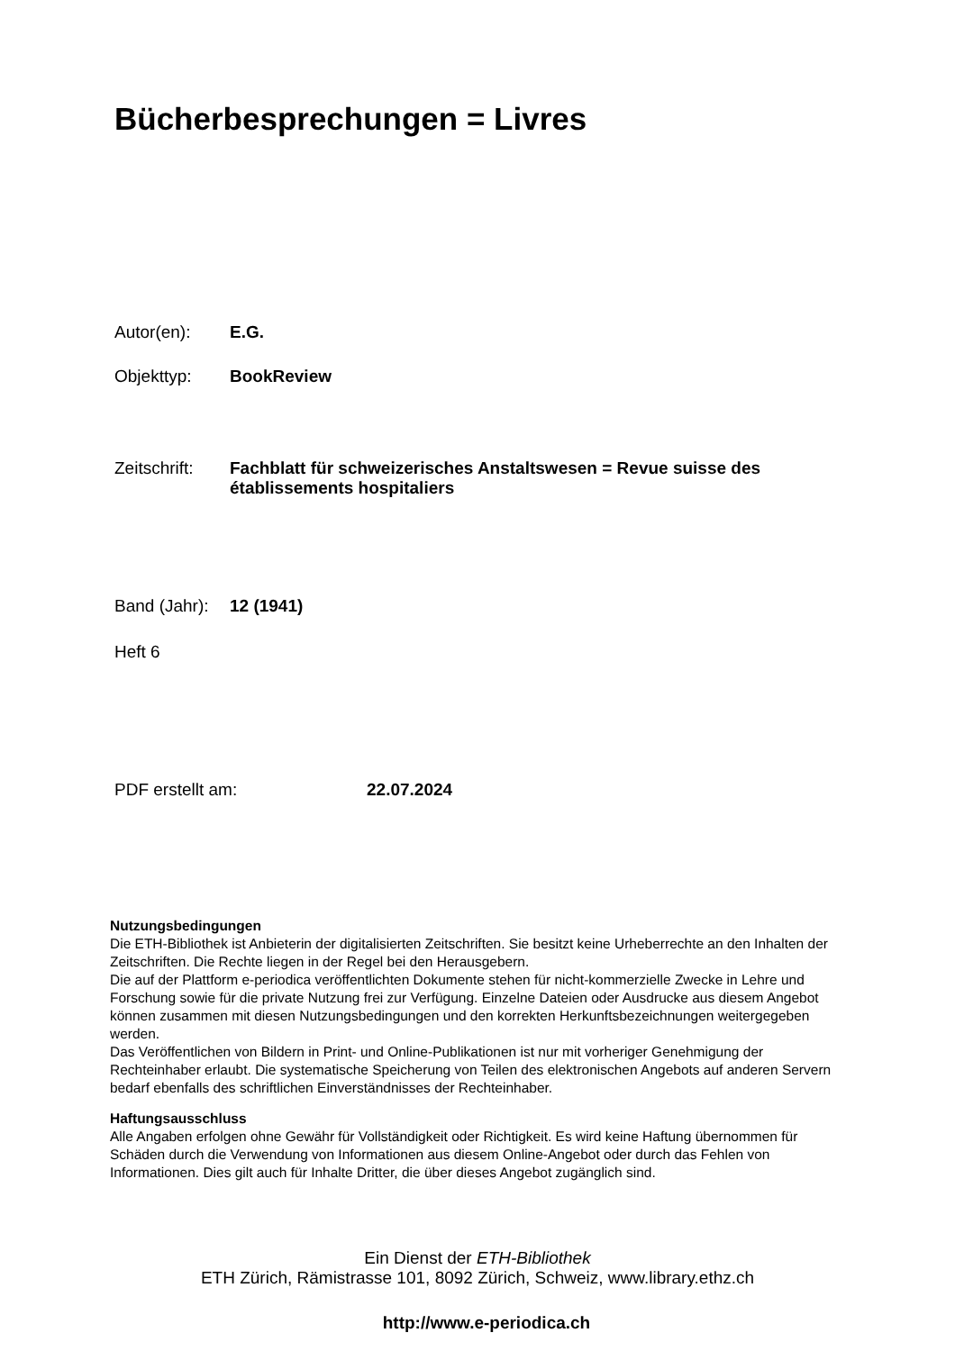Bücherbesprechungen = Livres
Autor(en): E.G.
Objekttyp: BookReview
Zeitschrift: Fachblatt für schweizerisches Anstaltswesen = Revue suisse des établissements hospitaliers
Band (Jahr): 12 (1941)
Heft 6
PDF erstellt am: 22.07.2024
Nutzungsbedingungen
Die ETH-Bibliothek ist Anbieterin der digitalisierten Zeitschriften. Sie besitzt keine Urheberrechte an den Inhalten der Zeitschriften. Die Rechte liegen in der Regel bei den Herausgebern.
Die auf der Plattform e-periodica veröffentlichten Dokumente stehen für nicht-kommerzielle Zwecke in Lehre und Forschung sowie für die private Nutzung frei zur Verfügung. Einzelne Dateien oder Ausdrucke aus diesem Angebot können zusammen mit diesen Nutzungsbedingungen und den korrekten Herkunftsbezeichnungen weitergegeben werden.
Das Veröffentlichen von Bildern in Print- und Online-Publikationen ist nur mit vorheriger Genehmigung der Rechteinhaber erlaubt. Die systematische Speicherung von Teilen des elektronischen Angebots auf anderen Servern bedarf ebenfalls des schriftlichen Einverständnisses der Rechteinhaber.
Haftungsausschluss
Alle Angaben erfolgen ohne Gewähr für Vollständigkeit oder Richtigkeit. Es wird keine Haftung übernommen für Schäden durch die Verwendung von Informationen aus diesem Online-Angebot oder durch das Fehlen von Informationen. Dies gilt auch für Inhalte Dritter, die über dieses Angebot zugänglich sind.
Ein Dienst der ETH-Bibliothek
ETH Zürich, Rämistrasse 101, 8092 Zürich, Schweiz, www.library.ethz.ch
http://www.e-periodica.ch